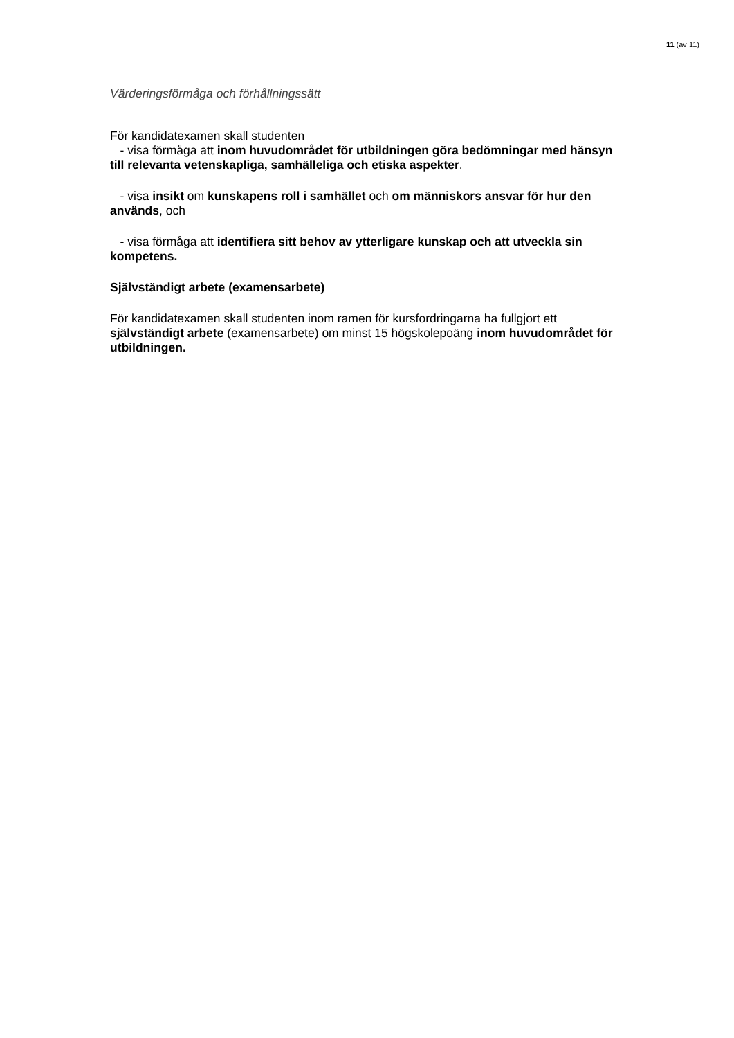11 (av 11)
Värderingsförmåga och förhållningssätt
För kandidatexamen skall studenten
- visa förmåga att inom huvudområdet för utbildningen göra bedömningar med hänsyn till relevanta vetenskapliga, samhälleliga och etiska aspekter.
- visa insikt om kunskapens roll i samhället och om människors ansvar för hur den används, och
- visa förmåga att identifiera sitt behov av ytterligare kunskap och att utveckla sin kompetens.
Självständigt arbete (examensarbete)
För kandidatexamen skall studenten inom ramen för kursfordringarna ha fullgjort ett självständigt arbete (examensarbete) om minst 15 högskolepoäng inom huvudområdet för utbildningen.